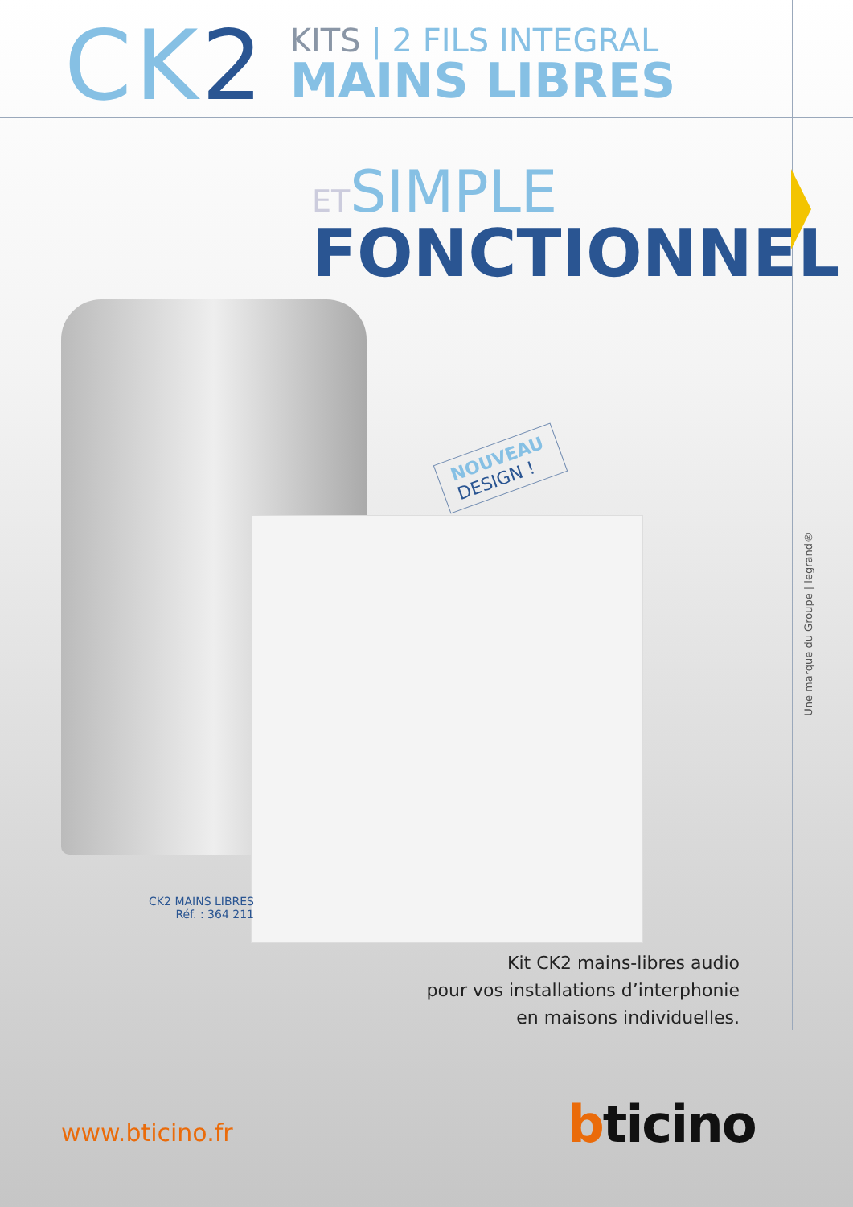CK2
KITS | 2 FILS INTEGRAL
MAINS LIBRES
ETSIMPLE
FONCTIONNEL
NOUVEAU
DESIGN !
CK2 MAINS LIBRES
Réf. : 364 211
Kit CK2 mains-libres audio
pour vos installations d’interphonie
en maisons individuelles.
Une marque du Groupe | legrand®
www.bticino.fr bticino